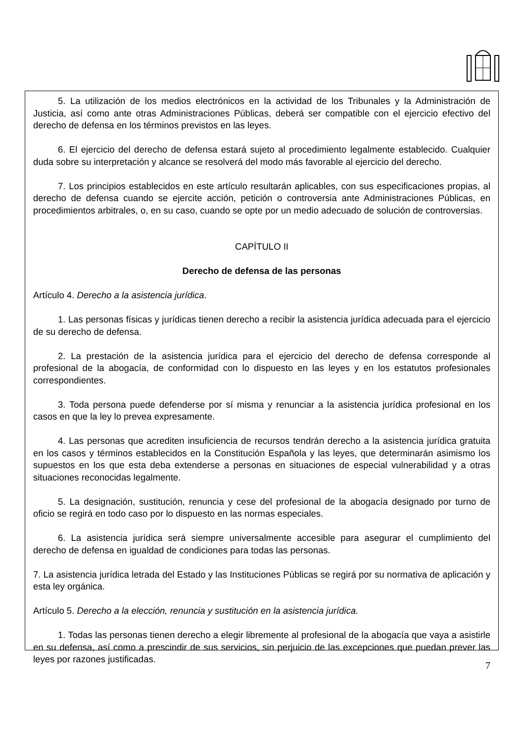5. La utilización de los medios electrónicos en la actividad de los Tribunales y la Administración de Justicia, así como ante otras Administraciones Públicas, deberá ser compatible con el ejercicio efectivo del derecho de defensa en los términos previstos en las leyes.
6. El ejercicio del derecho de defensa estará sujeto al procedimiento legalmente establecido. Cualquier duda sobre su interpretación y alcance se resolverá del modo más favorable al ejercicio del derecho.
7. Los principios establecidos en este artículo resultarán aplicables, con sus especificaciones propias, al derecho de defensa cuando se ejercite acción, petición o controversia ante Administraciones Públicas, en procedimientos arbitrales, o, en su caso, cuando se opte por un medio adecuado de solución de controversias.
CAPÍTULO II
Derecho de defensa de las personas
Artículo 4. Derecho a la asistencia jurídica.
1. Las personas físicas y jurídicas tienen derecho a recibir la asistencia jurídica adecuada para el ejercicio de su derecho de defensa.
2. La prestación de la asistencia jurídica para el ejercicio del derecho de defensa corresponde al profesional de la abogacía, de conformidad con lo dispuesto en las leyes y en los estatutos profesionales correspondientes.
3. Toda persona puede defenderse por sí misma y renunciar a la asistencia jurídica profesional en los casos en que la ley lo prevea expresamente.
4. Las personas que acrediten insuficiencia de recursos tendrán derecho a la asistencia jurídica gratuita en los casos y términos establecidos en la Constitución Española y las leyes, que determinarán asimismo los supuestos en los que esta deba extenderse a personas en situaciones de especial vulnerabilidad y a otras situaciones reconocidas legalmente.
5. La designación, sustitución, renuncia y cese del profesional de la abogacía designado por turno de oficio se regirá en todo caso por lo dispuesto en las normas especiales.
6. La asistencia jurídica será siempre universalmente accesible para asegurar el cumplimiento del derecho de defensa en igualdad de condiciones para todas las personas.
7. La asistencia jurídica letrada del Estado y las Instituciones Públicas se regirá por su normativa de aplicación y esta ley orgánica.
Artículo 5. Derecho a la elección, renuncia y sustitución en la asistencia jurídica.
1. Todas las personas tienen derecho a elegir libremente al profesional de la abogacía que vaya a asistirle en su defensa, así como a prescindir de sus servicios, sin perjuicio de las excepciones que puedan prever las leyes por razones justificadas.
7